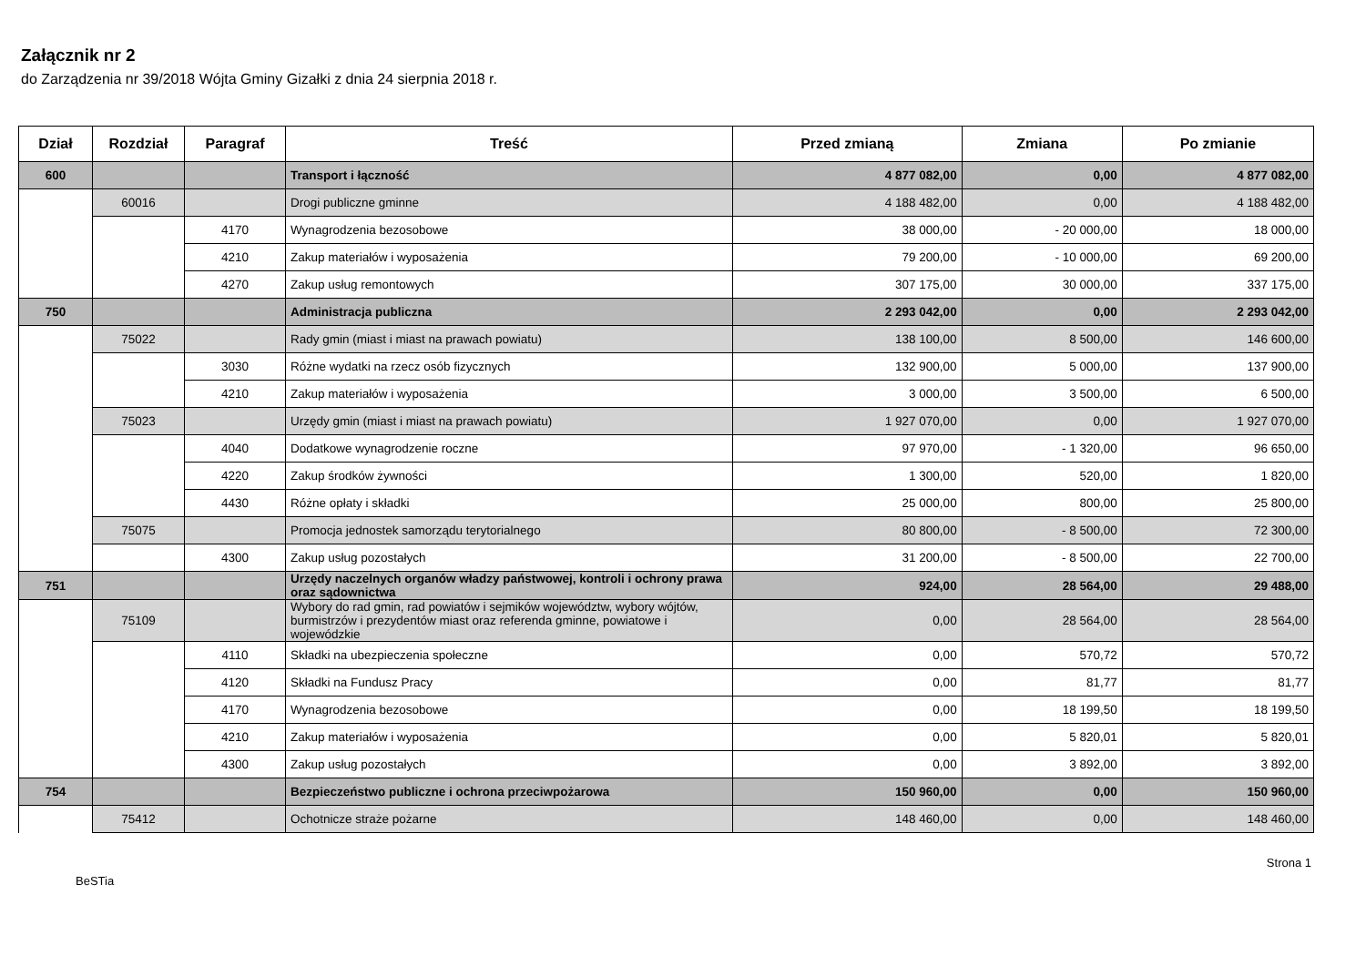Załącznik nr 2
do Zarządzenia nr 39/2018 Wójta Gminy Gizałki z dnia 24 sierpnia 2018 r.
| Dział | Rozdział | Paragraf | Treść | Przed zmianą | Zmiana | Po zmianie |
| --- | --- | --- | --- | --- | --- | --- |
| 600 | | | Transport i łączność | 4 877 082,00 | 0,00 | 4 877 082,00 |
| | 60016 | | Drogi publiczne gminne | 4 188 482,00 | 0,00 | 4 188 482,00 |
| | | 4170 | Wynagrodzenia bezosobowe | 38 000,00 | - 20 000,00 | 18 000,00 |
| | | 4210 | Zakup materiałów i wyposażenia | 79 200,00 | - 10 000,00 | 69 200,00 |
| | | 4270 | Zakup usług remontowych | 307 175,00 | 30 000,00 | 337 175,00 |
| 750 | | | Administracja publiczna | 2 293 042,00 | 0,00 | 2 293 042,00 |
| | 75022 | | Rady gmin (miast i miast na prawach powiatu) | 138 100,00 | 8 500,00 | 146 600,00 |
| | | 3030 | Różne wydatki na rzecz osób fizycznych | 132 900,00 | 5 000,00 | 137 900,00 |
| | | 4210 | Zakup materiałów i wyposażenia | 3 000,00 | 3 500,00 | 6 500,00 |
| | 75023 | | Urzędy gmin (miast i miast na prawach powiatu) | 1 927 070,00 | 0,00 | 1 927 070,00 |
| | | 4040 | Dodatkowe wynagrodzenie roczne | 97 970,00 | - 1 320,00 | 96 650,00 |
| | | 4220 | Zakup środków żywności | 1 300,00 | 520,00 | 1 820,00 |
| | | 4430 | Różne opłaty i składki | 25 000,00 | 800,00 | 25 800,00 |
| | 75075 | | Promocja jednostek samorządu terytorialnego | 80 800,00 | - 8 500,00 | 72 300,00 |
| | | 4300 | Zakup usług pozostałych | 31 200,00 | - 8 500,00 | 22 700,00 |
| 751 | | | Urzędy naczelnych organów władzy państwowej, kontroli i ochrony prawa oraz sądownictwa | 924,00 | 28 564,00 | 29 488,00 |
| | 75109 | | Wybory do rad gmin, rad powiatów i sejmików województw, wybory wójtów, burmistrzów i prezydentów miast oraz referenda gminne, powiatowe i wojewódzkie | 0,00 | 28 564,00 | 28 564,00 |
| | | 4110 | Składki na ubezpieczenia społeczne | 0,00 | 570,72 | 570,72 |
| | | 4120 | Składki na Fundusz Pracy | 0,00 | 81,77 | 81,77 |
| | | 4170 | Wynagrodzenia bezosobowe | 0,00 | 18 199,50 | 18 199,50 |
| | | 4210 | Zakup materiałów i wyposażenia | 0,00 | 5 820,01 | 5 820,01 |
| | | 4300 | Zakup usług pozostałych | 0,00 | 3 892,00 | 3 892,00 |
| 754 | | | Bezpieczeństwo publiczne i ochrona przeciwpożarowa | 150 960,00 | 0,00 | 150 960,00 |
| | 75412 | | Ochotnicze straże pożarne | 148 460,00 | 0,00 | 148 460,00 |
BeSTia Strona 1